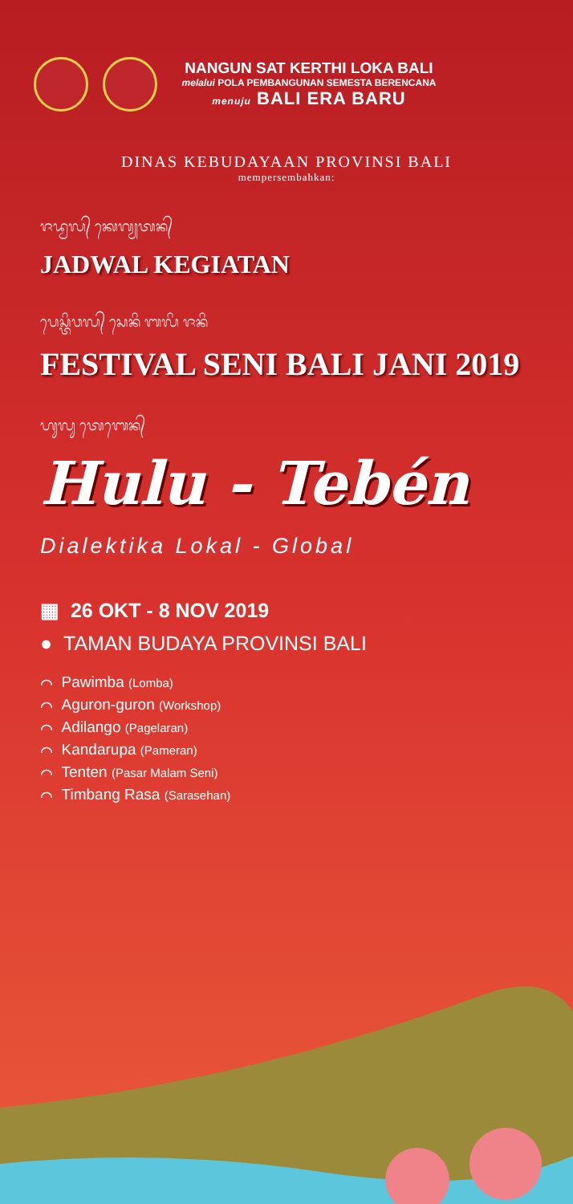NANGUN SAT KERTHI LOKA BALI
melalui POLA PEMBANGUNAN SEMESTA BERENCANA
menuju BALI ERA BARU
DINAS KEBUDAYAAN PROVINSI BALI
mempersembahkan:
ᬚᬤ᭄ᬯᬮ᭄ ᬓᬾᬕ᭄ᬬᬢᬦ᭄
JADWAL KEGIATAN
ᬧᬾᬲ᭄ᬢᬶᬯᬮ᭄ ᬲᬾᬦᬶ ᬩᬮᬶ ᬚᬦᬶ
FESTIVAL SENI BALI JANI 2019
ᬳᬸᬮᬸ ᬢᬾᬩᬾᬦ᭄
Hulu - Tebén
Dialektika Lokal - Global
▦ 26 OKT - 8 NOV 2019
● TAMAN BUDAYA PROVINSI BALI
⌒ Pawimba (Lomba)
⌒ Aguron-guron (Workshop)
⌒ Adilango (Pagelaran)
⌒ Kandarupa (Pameran)
⌒ Tenten (Pasar Malam Seni)
⌒ Timbang Rasa (Sarasehan)